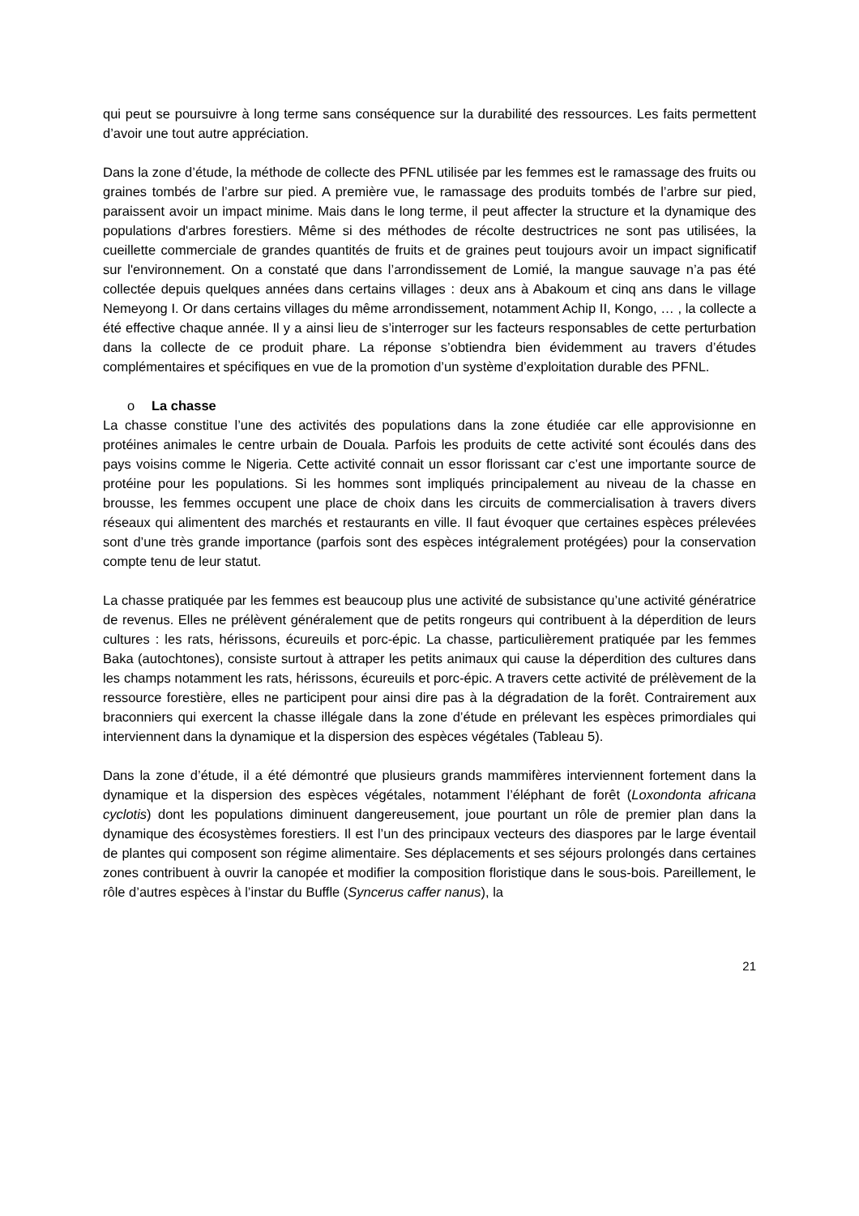qui peut se poursuivre à long terme sans conséquence sur la durabilité des ressources. Les faits permettent d’avoir une tout autre appréciation.
Dans la zone d’étude, la méthode de collecte des PFNL utilisée par les femmes est le ramassage des fruits ou graines tombés de l’arbre sur pied. A première vue, le ramassage des produits tombés de l’arbre sur pied, paraissent avoir un impact minime. Mais dans le long terme, il peut affecter la structure et la dynamique des populations d'arbres forestiers. Même si des méthodes de récolte destructrices ne sont pas utilisées, la cueillette commerciale de grandes quantités de fruits et de graines peut toujours avoir un impact significatif sur l'environnement. On a constaté que dans l’arrondissement de Lomié, la mangue sauvage n’a pas été collectée depuis quelques années dans certains villages : deux ans à Abakoum et cinq ans dans le village Nemeyong I. Or dans certains villages du même arrondissement, notamment Achip II, Kongo, … , la collecte a été effective chaque année. Il y a ainsi lieu de s’interroger sur les facteurs responsables de cette perturbation dans la collecte de ce produit phare. La réponse s’obtiendra bien évidemment au travers d’études complémentaires et spécifiques en vue de la promotion d’un système d’exploitation durable des PFNL.
o La chasse
La chasse constitue l’une des activités des populations dans la zone étudiée car elle approvisionne en protéines animales le centre urbain de Douala. Parfois les produits de cette activité sont écoulés dans des pays voisins comme le Nigeria. Cette activité connait un essor florissant car c’est une importante source de protéine pour les populations. Si les hommes sont impliqués principalement au niveau de la chasse en brousse, les femmes occupent une place de choix dans les circuits de commercialisation à travers divers réseaux qui alimentent des marchés et restaurants en ville. Il faut évoquer que certaines espèces prélevées sont d’une très grande importance (parfois sont des espèces intégralement protégées) pour la conservation compte tenu de leur statut.
La chasse pratiquée par les femmes est beaucoup plus une activité de subsistance qu’une activité génératrice de revenus. Elles ne prélèvent généralement que de petits rongeurs qui contribuent à la déperdition de leurs cultures : les rats, hérissons, écureuils et porc-épic. La chasse, particulièrement pratiquée par les femmes Baka (autochtones), consiste surtout à attraper les petits animaux qui cause la déperdition des cultures dans les champs notamment les rats, hérissons, écureuils et porc-épic. A travers cette activité de prélèvement de la ressource forestière, elles ne participent pour ainsi dire pas à la dégradation de la forêt. Contrairement aux braconniers qui exercent la chasse illégale dans la zone d’étude en prélevant les espèces primordiales qui interviennent dans la dynamique et la dispersion des espèces végétales (Tableau 5).
Dans la zone d’étude, il a été démontré que plusieurs grands mammifères interviennent fortement dans la dynamique et la dispersion des espèces végétales, notamment l’éléphant de forêt (Loxondonta africana cyclotis) dont les populations diminuent dangereusement, joue pourtant un rôle de premier plan dans la dynamique des écosystèmes forestiers. Il est l’un des principaux vecteurs des diaspores par le large éventail de plantes qui composent son régime alimentaire. Ses déplacements et ses séjours prolongés dans certaines zones contribuent à ouvrir la canopée et modifier la composition floristique dans le sous-bois. Pareillement, le rôle d’autres espèces à l’instar du Buffle (Syncerus caffer nanus), la
21